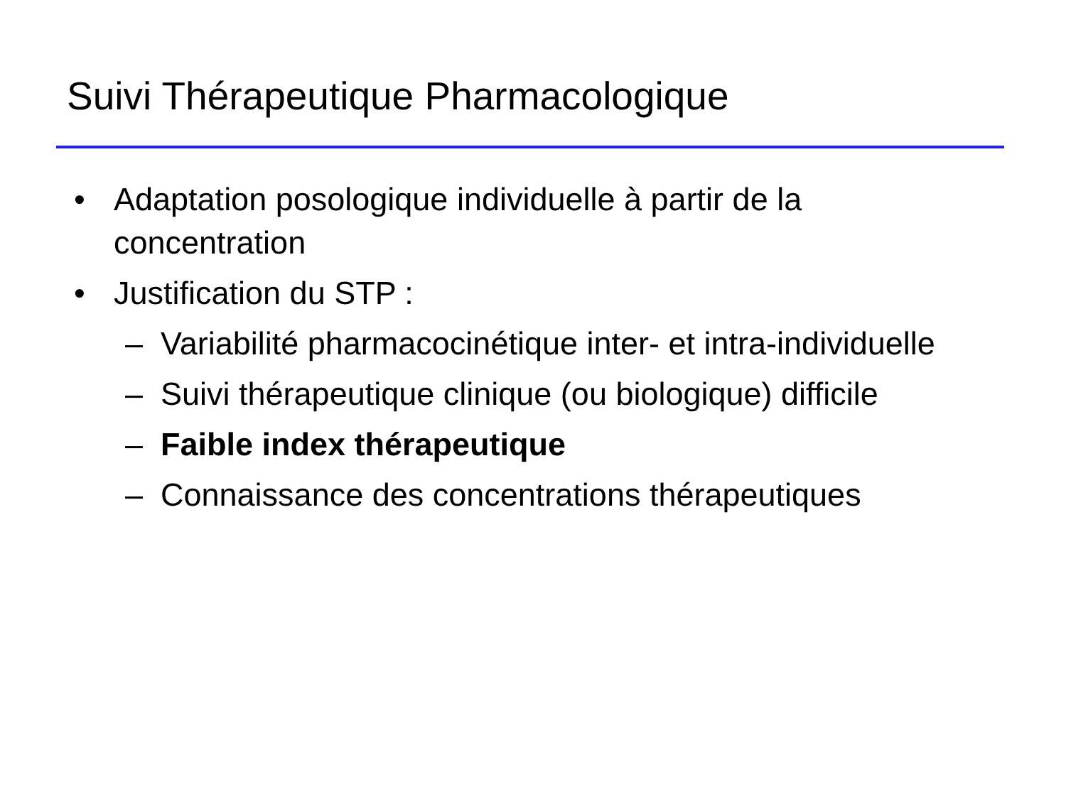Suivi Thérapeutique Pharmacologique
• Adaptation posologique individuelle à partir de la concentration
• Justification du STP :
– Variabilité pharmacocinétique inter- et intra-individuelle
– Suivi thérapeutique clinique (ou biologique) difficile
– Faible index thérapeutique
– Connaissance des concentrations thérapeutiques